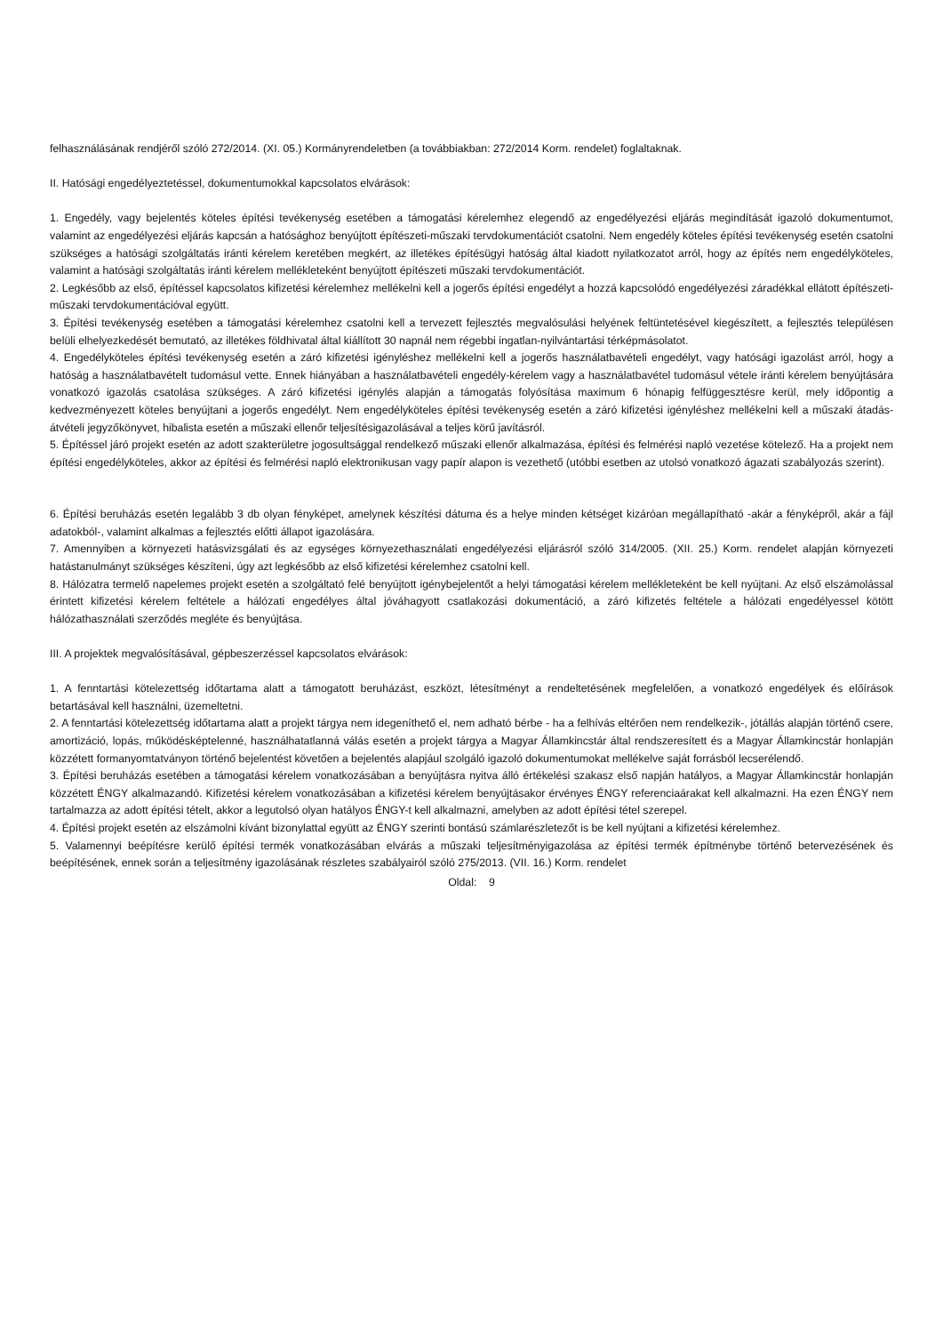felhasználásának rendjéről szóló 272/2014. (XI. 05.) Kormányrendeletben (a továbbiakban: 272/2014 Korm. rendelet) foglaltaknak.
II. Hatósági engedélyeztetéssel, dokumentumokkal kapcsolatos elvárások:
1. Engedély, vagy bejelentés köteles építési tevékenység esetében a támogatási kérelemhez elegendő az engedélyezési eljárás megindítását igazoló dokumentumot, valamint az engedélyezési eljárás kapcsán a hatósághoz benyújtott építészeti-műszaki tervdokumentációt csatolni. Nem engedély köteles építési tevékenység esetén csatolni szükséges a hatósági szolgáltatás iránti kérelem keretében megkért, az illetékes építésügyi hatóság által kiadott nyilatkozatot arról, hogy az építés nem engedélyköteles, valamint a hatósági szolgáltatás iránti kérelem mellékleteként benyújtott építészeti műszaki tervdokumentációt.
2. Legkésőbb az első, építéssel kapcsolatos kifizetési kérelemhez mellékelni kell a jogerős építési engedélyt a hozzá kapcsolódó engedélyezési záradékkal ellátott építészeti-műszaki tervdokumentációval együtt.
3. Építési tevékenység esetében a támogatási kérelemhez csatolni kell a tervezett fejlesztés megvalósulási helyének feltüntetésével kiegészített, a fejlesztés településen belüli elhelyezkedését bemutató, az illetékes földhivatal által kiállított 30 napnál nem régebbi ingatlan-nyilvántartási térképmásolatot.
4. Engedélyköteles építési tevékenység esetén a záró kifizetési igényléshez mellékelni kell a jogerős használatbavételi engedélyt, vagy hatósági igazolást arról, hogy a hatóság a használatbavételt tudomásul vette. Ennek hiányában a használatbavételi engedély-kérelem vagy a használatbavétel tudomásul vétele iránti kérelem benyújtására vonatkozó igazolás csatolása szükséges. A záró kifizetési igénylés alapján a támogatás folyósítása maximum 6 hónapig felfüggesztésre kerül, mely időpontig a kedvezményezett köteles benyújtani a jogerős engedélyt. Nem engedélyköteles építési tevékenység esetén a záró kifizetési igényléshez mellékelni kell a műszaki átadás-átvételi jegyzőkönyvet, hibalista esetén a műszaki ellenőr teljesítésigazolásával a teljes körű javításról.
5. Építéssel járó projekt esetén az adott szakterületre jogosultsággal rendelkező műszaki ellenőr alkalmazása, építési és felmérési napló vezetése kötelező. Ha a projekt nem építési engedélyköteles, akkor az építési és felmérési napló elektronikusan vagy papír alapon is vezethető (utóbbi esetben az utolsó vonatkozó ágazati szabályozás szerint).
6. Építési beruházás esetén legalább 3 db olyan fényképet, amelynek készítési dátuma és a helye minden kétséget kizáróan megállapítható -akár a fényképről, akár a fájl adatokból-, valamint alkalmas a fejlesztés előtti állapot igazolására.
7. Amennyiben a környezeti hatásvizsgálati és az egységes környezethasználati engedélyezési eljárásról szóló 314/2005. (XII. 25.) Korm. rendelet alapján környezeti hatástanulmányt szükséges készíteni, úgy azt legkésőbb az első kifizetési kérelemhez csatolni kell.
8. Hálózatra termelő napelemes projekt esetén a szolgáltató felé benyújtott igénybejelentőt a helyi támogatási kérelem mellékleteként be kell nyújtani. Az első elszámolással érintett kifizetési kérelem feltétele a hálózati engedélyes által jóváhagyott csatlakozási dokumentáció, a záró kifizetés feltétele a hálózati engedélyessel kötött hálózathasználati szerződés megléte és benyújtása.
III. A projektek megvalósításával, gépbeszerzéssel kapcsolatos elvárások:
1. A fenntartási kötelezettség időtartama alatt a támogatott beruházást, eszközt, létesítményt a rendeltetésének megfelelően, a vonatkozó engedélyek és előírások betartásával kell használni, üzemeltetni.
2. A fenntartási kötelezettség időtartama alatt a projekt tárgya nem idegeníthető el, nem adható bérbe - ha a felhívás eltérően nem rendelkezik-, jótállás alapján történő csere, amortizáció, lopás, működésképtelenné, használhatatlanná válás esetén a projekt tárgya a Magyar Államkincstár által rendszeresített és a Magyar Államkincstár honlapján közzétett formanyomtatványon történő bejelentést követően a bejelentés alapjául szolgáló igazoló dokumentumokat mellékelve saját forrásból lecserélendő.
3. Építési beruházás esetében a támogatási kérelem vonatkozásában a benyújtásra nyitva álló értékelési szakasz első napján hatályos, a Magyar Államkincstár honlapján közzétett ÉNGY alkalmazandó. Kifizetési kérelem vonatkozásában a kifizetési kérelem benyújtásakor érvényes ÉNGY referenciaárakat kell alkalmazni. Ha ezen ÉNGY nem tartalmazza az adott építési tételt, akkor a legutolsó olyan hatályos ÉNGY-t kell alkalmazni, amelyben az adott építési tétel szerepel.
4. Építési projekt esetén az elszámolni kívánt bizonylattal együtt az ÉNGY szerinti bontású számlarészletezőt is be kell nyújtani a kifizetési kérelemhez.
5. Valamennyi beépítésre kerülő építési termék vonatkozásában elvárás a műszaki teljesítményigazolása az építési termék építménybe történő betervezésének és beépítésének, ennek során a teljesítmény igazolásának részletes szabályairól szóló 275/2013. (VII. 16.) Korm. rendelet
Oldal: 9